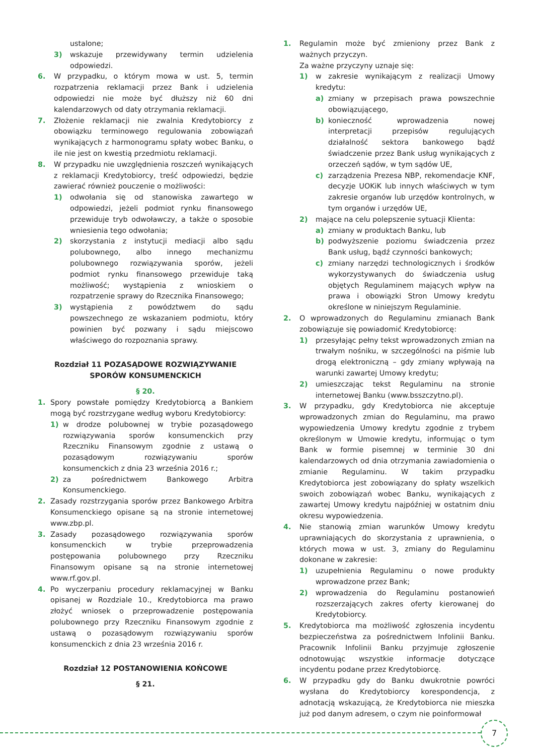ustalone;
3) wskazuje przewidywany termin udzielenia odpowiedzi.
6. W przypadku, o którym mowa w ust. 5, termin rozpatrzenia reklamacji przez Bank i udzielenia odpowiedzi nie może być dłuższy niż 60 dni kalendarzowych od daty otrzymania reklamacji.
7. Złożenie reklamacji nie zwalnia Kredytobiorcy z obowiązku terminowego regulowania zobowiązań wynikających z harmonogramu spłaty wobec Banku, o ile nie jest on kwestią przedmiotu reklamacji.
8. W przypadku nie uwzględnienia roszczeń wynikających z reklamacji Kredytobiorcy, treść odpowiedzi, będzie zawierać również pouczenie o możliwości:
1) odwołania się od stanowiska zawartego w odpowiedzi, jeżeli podmiot rynku finansowego przewiduje tryb odwoławczy, a także o sposobie wniesienia tego odwołania;
2) skorzystania z instytucji mediacji albo sądu polubownego, albo innego mechanizmu polubownego rozwiązywania sporów, jeżeli podmiot rynku finansowego przewiduje taką możliwość; wystąpienia z wnioskiem o rozpatrzenie sprawy do Rzecznika Finansowego;
3) wystąpienia z powództwem do sądu powszechnego ze wskazaniem podmiotu, który powinien być pozwany i sądu miejscowo właściwego do rozpoznania sprawy.
Rozdział 11 POZASĄDOWE ROZWIĄZYWANIE SPORÓW KONSUMENCKICH
§ 20.
1. Spory powstałe pomiędzy Kredytobiorcą a Bankiem mogą być rozstrzygane według wyboru Kredytobiorcy:
1) w drodze polubownej w trybie pozasądowego rozwiązywania sporów konsumenckich przy Rzeczniku Finansowym zgodnie z ustawą o pozasądowym rozwiązywaniu sporów konsumenckich z dnia 23 września 2016 r.;
2) za pośrednictwem Bankowego Arbitra Konsumenckiego.
2. Zasady rozstrzygania sporów przez Bankowego Arbitra Konsumenckiego opisane są na stronie internetowej www.zbp.pl.
3. Zasady pozasądowego rozwiązywania sporów konsumenckich w trybie przeprowadzenia postępowania polubownego przy Rzeczniku Finansowym opisane są na stronie internetowej www.rf.gov.pl.
4. Po wyczerpaniu procedury reklamacyjnej w Banku opisanej w Rozdziale 10., Kredytobiorca ma prawo złożyć wniosek o przeprowadzenie postępowania polubownego przy Rzeczniku Finansowym zgodnie z ustawą o pozasądowym rozwiązywaniu sporów konsumenckich z dnia 23 września 2016 r.
Rozdział 12 POSTANOWIENIA KOŃCOWE
§ 21.
1. Regulamin może być zmieniony przez Bank z ważnych przyczyn.
Za ważne przyczyny uznaje się:
1) w zakresie wynikającym z realizacji Umowy kredytu:
a) zmiany w przepisach prawa powszechnie obowiązującego,
b) konieczność wprowadzenia nowej interpretacji przepisów regulujących działalność sektora bankowego bądź świadczenie przez Bank usług wynikających z orzeczeń sądów, w tym sądów UE,
c) zarządzenia Prezesa NBP, rekomendacje KNF, decyzje UOKiK lub innych właściwych w tym zakresie organów lub urzędów kontrolnych, w tym organów i urzędów UE,
2) mające na celu polepszenie sytuacji Klienta:
a) zmiany w produktach Banku, lub
b) podwyższenie poziomu świadczenia przez Bank usług, bądź czynności bankowych;
c) zmiany narzędzi technologicznych i środków wykorzystywanych do świadczenia usług objętych Regulaminem mających wpływ na prawa i obowiązki Stron Umowy kredytu określone w niniejszym Regulaminie.
2. O wprowadzonych do Regulaminu zmianach Bank zobowiązuje się powiadomić Kredytobiorcę:
1) przesyłając pełny tekst wprowadzonych zmian na trwałym nośniku, w szczególności na piśmie lub drogą elektroniczną – gdy zmiany wpływają na warunki zawartej Umowy kredytu;
2) umieszczając tekst Regulaminu na stronie internetowej Banku (www.bsszczytno.pl).
3. W przypadku, gdy Kredytobiorca nie akceptuje wprowadzonych zmian do Regulaminu, ma prawo wypowiedzenia Umowy kredytu zgodnie z trybem określonym w Umowie kredytu, informując o tym Bank w formie pisemnej w terminie 30 dni kalendarzowych od dnia otrzymania zawiadomienia o zmianie Regulaminu. W takim przypadku Kredytobiorca jest zobowiązany do spłaty wszelkich swoich zobowiązań wobec Banku, wynikających z zawartej Umowy kredytu najpóźniej w ostatnim dniu okresu wypowiedzenia.
4. Nie stanowią zmian warunków Umowy kredytu uprawniających do skorzystania z uprawnienia, o których mowa w ust. 3, zmiany do Regulaminu dokonane w zakresie:
1) uzupełnienia Regulaminu o nowe produkty wprowadzone przez Bank;
2) wprowadzenia do Regulaminu postanowień rozszerzających zakres oferty kierowanej do Kredytobiorcy.
5. Kredytobiorca ma możliwość zgłoszenia incydentu bezpieczeństwa za pośrednictwem Infolinii Banku. Pracownik Infolinii Banku przyjmuje zgłoszenie odnotowując wszystkie informacje dotyczące incydentu podane przez Kredytobiorcę.
6. W przypadku gdy do Banku dwukrotnie powróci wysłana do Kredytobiorcy korespondencja, z adnotacją wskazującą, że Kredytobiorca nie mieszka już pod danym adresem, o czym nie poinformował
7